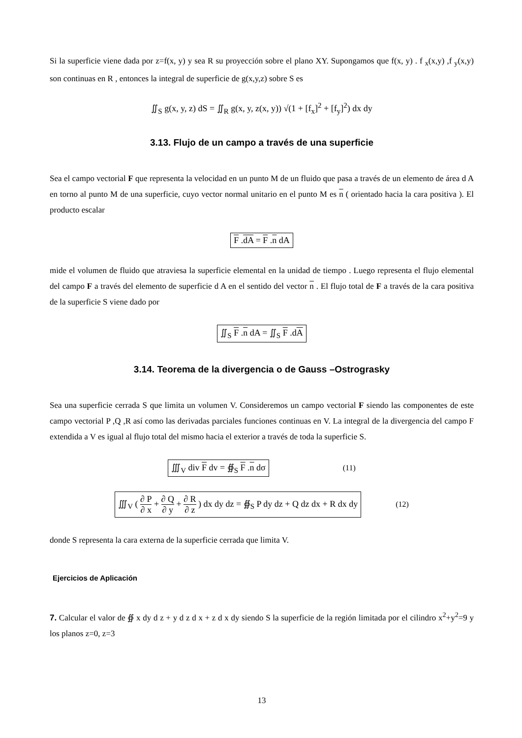Si la superficie viene dada por z=f(x, y) y sea R su proyección sobre el plano XY. Supongamos que f(x, y) . f <sub>x</sub>(x,y) ,f <sub>y</sub>(x,y) son continuas en R , entonces la integral de superficie de g(x,y,z) sobre S es
∬<sub>S</sub> g(x, y, z) dS = ∬<sub>R</sub> g(x, y, z(x, y)) √(1 + [f<sub>x</sub>]<sup>2</sup> + [f<sub>y</sub>]<sup>2</sup>) dx dy
3.13. Flujo de un campo a través de una superficie
Sea el campo vectorial F que representa la velocidad en un punto M de un fluido que pasa a través de un elemento de área d A en torno al punto M de una superficie, cuyo vector normal unitario en el punto M es n ( orientado hacia la cara positiva ). El producto escalar
F .dA = F .n dA
mide el volumen de fluido que atraviesa la superficie elemental en la unidad de tiempo . Luego representa el flujo elemental del campo F a través del elemento de superficie d A en el sentido del vector n . El flujo total de F a través de la cara positiva de la superficie S viene dado por
∬<sub>S</sub> F .n dA = ∬<sub>S</sub> F .dA
3.14. Teorema de la divergencia o de Gauss –Ostrograsky
Sea una superficie cerrada S que limita un volumen V. Consideremos un campo vectorial F siendo las componentes de este campo vectorial P ,Q ,R así como las derivadas parciales funciones continuas en V. La integral de la divergencia del campo F extendida a V es igual al flujo total del mismo hacia el exterior a través de toda la superficie S.
∭<sub>V</sub> div F dv = ∯<sub>S</sub> F .n dσ (11)
∭<sub>V</sub> ( ∂ P ∂ x + ∂ Q ∂ y + ∂ R ∂ z ) dx dy dz = ∯<sub>S</sub> P dy dz + Q dz dx + R dx dy (12)
donde S representa la cara externa de la superficie cerrada que limita V.
Ejercicios de Aplicación
7. Calcular el valor de ∯ x dy d z + y d z d x + z d x dy siendo S la superficie de la región limitada por el cilindro x<sup>2</sup>+y<sup>2</sup>=9 y los planos z=0, z=3
13